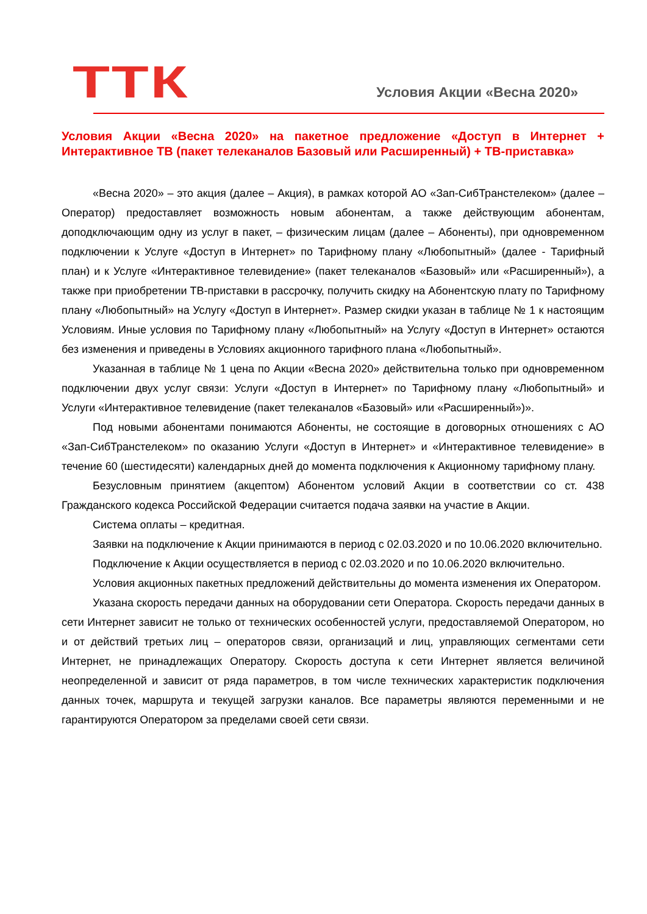ТТК
Условия Акции «Весна 2020»
Условия Акции «Весна 2020» на пакетное предложение «Доступ в Интернет + Интерактивное ТВ (пакет телеканалов Базовый или Расширенный) + ТВ-приставка»
«Весна 2020» – это акция (далее – Акция), в рамках которой АО «Зап-СибТранстелеком» (далее – Оператор) предоставляет возможность новым абонентам, а также действующим абонентам, доподключающим одну из услуг в пакет, – физическим лицам (далее – Абоненты), при одновременном подключении к Услуге «Доступ в Интернет» по Тарифному плану «Любопытный» (далее - Тарифный план) и к Услуге «Интерактивное телевидение» (пакет телеканалов «Базовый» или «Расширенный»), а также при приобретении ТВ-приставки в рассрочку, получить скидку на Абонентскую плату по Тарифному плану «Любопытный» на Услугу «Доступ в Интернет». Размер скидки указан в таблице № 1 к настоящим Условиям. Иные условия по Тарифному плану «Любопытный» на Услугу «Доступ в Интернет» остаются без изменения и приведены в Условиях акционного тарифного плана «Любопытный».
Указанная в таблице № 1 цена по Акции «Весна 2020» действительна только при одновременном подключении двух услуг связи: Услуги «Доступ в Интернет» по Тарифному плану «Любопытный» и Услуги «Интерактивное телевидение (пакет телеканалов «Базовый» или «Расширенный»)».
Под новыми абонентами понимаются Абоненты, не состоящие в договорных отношениях с АО «Зап-СибТранстелеком» по оказанию Услуги «Доступ в Интернет» и «Интерактивное телевидение» в течение 60 (шестидесяти) календарных дней до момента подключения к Акционному тарифному плану.
Безусловным принятием (акцептом) Абонентом условий Акции в соответствии со ст. 438 Гражданского кодекса Российской Федерации считается подача заявки на участие в Акции.
Система оплаты – кредитная.
Заявки на подключение к Акции принимаются в период с 02.03.2020 и по 10.06.2020 включительно.
Подключение к Акции осуществляется в период с 02.03.2020 и по 10.06.2020 включительно.
Условия акционных пакетных предложений действительны до момента изменения их Оператором.
Указана скорость передачи данных на оборудовании сети Оператора. Скорость передачи данных в сети Интернет зависит не только от технических особенностей услуги, предоставляемой Оператором, но и от действий третьих лиц – операторов связи, организаций и лиц, управляющих сегментами сети Интернет, не принадлежащих Оператору. Скорость доступа к сети Интернет является величиной неопределенной и зависит от ряда параметров, в том числе технических характеристик подключения данных точек, маршрута и текущей загрузки каналов. Все параметры являются переменными и не гарантируются Оператором за пределами своей сети связи.